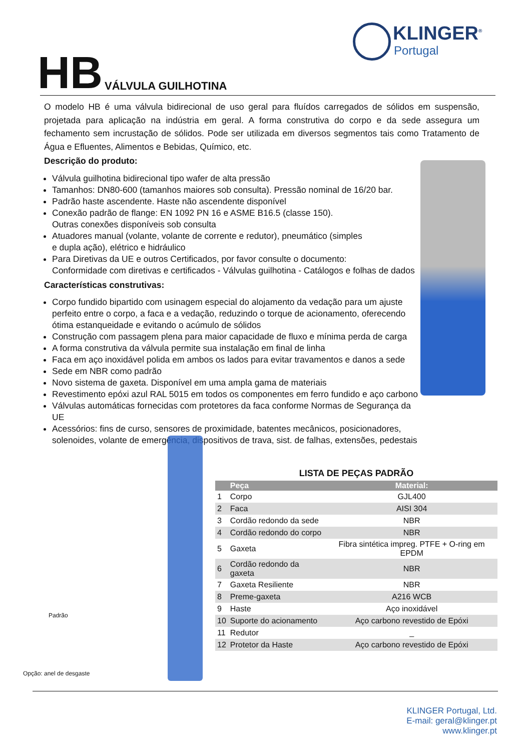KLINGER<sup>®</sup>
Portugal
HB
VÁLVULA GUILHOTINA
O modelo HB é uma válvula bidirecional de uso geral para fluídos carregados de sólidos em suspensão, projetada para aplicação na indústria em geral. A forma construtiva do corpo e da sede assegura um fechamento sem incrustação de sólidos. Pode ser utilizada em diversos segmentos tais como Tratamento de Água e Efluentes, Alimentos e Bebidas, Químico, etc.
Descrição do produto:
Válvula guilhotina bidirecional tipo wafer de alta pressão
Tamanhos: DN80-600 (tamanhos maiores sob consulta). Pressão nominal de 16/20 bar.
Padrão haste ascendente. Haste não ascendente disponível
Conexão padrão de flange: EN 1092 PN 16 e ASME B16.5 (classe 150).
Outras conexões disponíveis sob consulta
Atuadores manual (volante, volante de corrente e redutor), pneumático (simples
e dupla ação), elétrico e hidráulico
Para Diretivas da UE e outros Certificados, por favor consulte o documento:
Conformidade com diretivas e certificados - Válvulas guilhotina - Catálogos e folhas de dados
Características construtivas:
Corpo fundido bipartido com usinagem especial do alojamento da vedação para um ajuste perfeito entre o corpo, a faca e a vedação, reduzindo o torque de acionamento, oferecendo ótima estanqueidade e evitando o acúmulo de sólidos
Construção com passagem plena para maior capacidade de fluxo e mínima perda de carga
A forma construtiva da válvula permite sua instalação em final de linha
Faca em aço inoxidável polida em ambos os lados para evitar travamentos e danos a sede
Sede em NBR como padrão
Novo sistema de gaxeta. Disponível em uma ampla gama de materiais
Revestimento epóxi azul RAL 5015 em todos os componentes em ferro fundido e aço carbono
Válvulas automáticas fornecidas com protetores da faca conforme Normas de Segurança da UE
Acessórios: fins de curso, sensores de proximidade, batentes mecânicos, posicionadores, solenoides, volante de emergência, dispositivos de trava, sist. de falhas, extensões, pedestais
Padrão
Opção: anel de desgaste
LISTA DE PEÇAS PADRÃO
| | Peça | Material: |
| --- | --- | --- |
| 1 | Corpo | GJL400 |
| 2 | Faca | AISI 304 |
| 3 | Cordão redondo da sede | NBR |
| 4 | Cordão redondo do corpo | NBR |
| 5 | Gaxeta | Fibra sintética impreg. PTFE + O-ring em EPDM |
| 6 | Cordão redondo da gaxeta | NBR |
| 7 | Gaxeta Resiliente | NBR |
| 8 | Preme-gaxeta | A216 WCB |
| 9 | Haste | Aço inoxidável |
| 10 | Suporte do acionamento | Aço carbono revestido de Epóxi |
| 11 | Redutor | _ |
| 12 | Protetor da Haste | Aço carbono revestido de Epóxi |
KLINGER Portugal, Ltd.
E-mail: geral@klinger.pt
www.klinger.pt